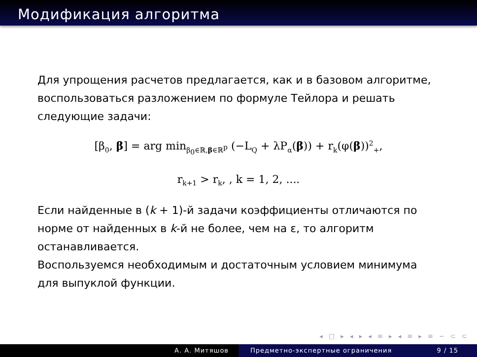Модификация алгоритма
Для упрощения расчетов предлагается, как и в базовом алгоритме, воспользоваться разложением по формуле Тейлора и решать следующие задачи:
[β<sub>0</sub>, β] = arg min<sub>β<sub>0</sub>∈ℝ,β∈ℝ<sup>p</sup></sub> (−L<sub>Q</sub> + λP<sub>α</sub>(β)) + r<sub>k</sub>(φ(β))<sup>2</sup><sub>+</sub>,
r<sub>k+1</sub> > r<sub>k</sub>, , k = 1, 2, ....
Если найденные в (k + 1)-й задачи коэффициенты отличаются по норме от найденных в k-й не более, чем на ε, то алгоритм останавливается.
Воспользуемся необходимым и достаточным условием минимума для выпуклой функции.
◂ □ ▸ ◂ ▸ ◂ ≡ ▸ ◂ ≡ ▸ ≡ ∽ ⊂ ⊂
А. А. Митяшов Предметно-экспертные ограничения 9 / 15